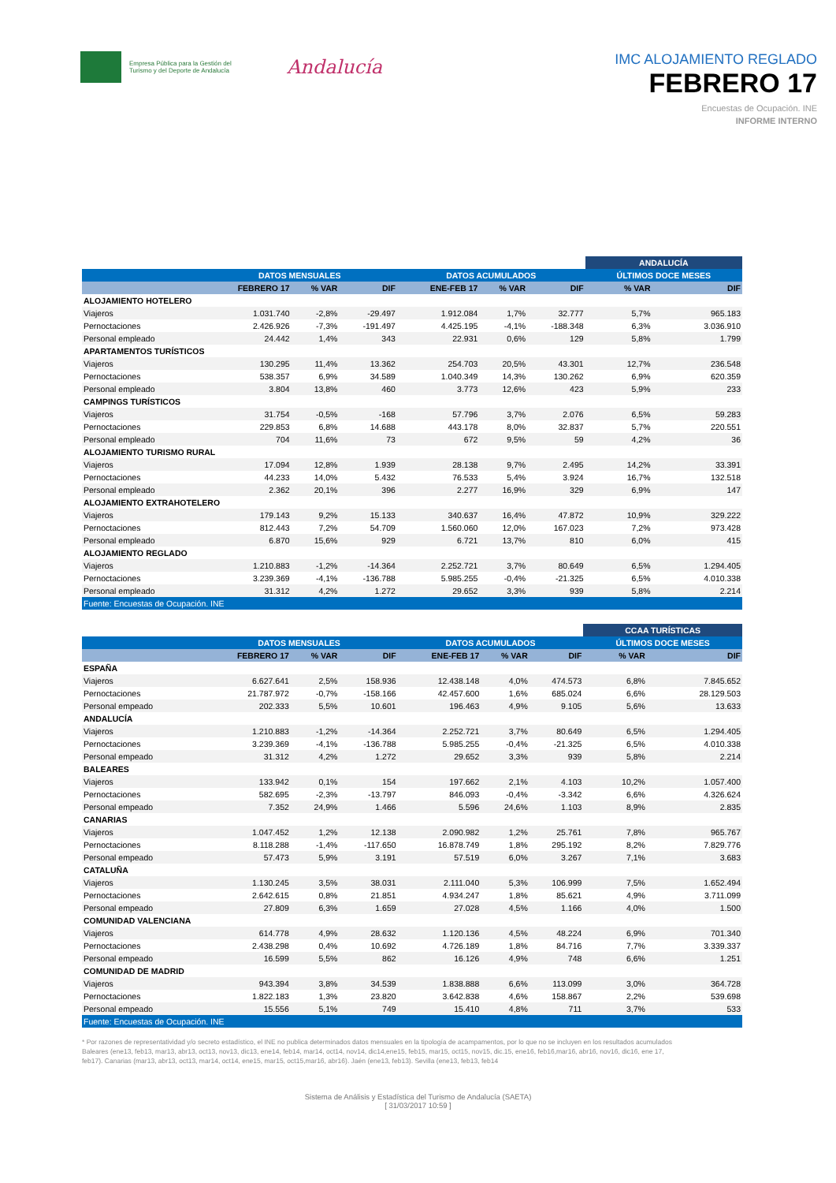Empresa Pública para la Gestión del Turismo y del Deporte de Andalucía
Andalucía
IMC ALOJAMIENTO REGLADO
FEBRERO 17
Encuestas de Ocupación. INE
INFORME INTERNO
| | | | | | | | ANDALUCÍA | |
| --- | --- | --- | --- | --- | --- | --- | --- | --- |
| | DATOS MENSUALES | | | DATOS ACUMULADOS | | | ÚLTIMOS DOCE MESES | |
| | FEBRERO 17 | % VAR | DIF | ENE-FEB 17 | % VAR | DIF | % VAR | DIF |
| ALOJAMIENTO HOTELERO | | | | | | | | |
| Viajeros | 1.031.740 | -2,8% | -29.497 | 1.912.084 | 1,7% | 32.777 | 5,7% | 965.183 |
| Pernoctaciones | 2.426.926 | -7,3% | -191.497 | 4.425.195 | -4,1% | -188.348 | 6,3% | 3.036.910 |
| Personal empleado | 24.442 | 1,4% | 343 | 22.931 | 0,6% | 129 | 5,8% | 1.799 |
| APARTAMENTOS TURÍSTICOS | | | | | | | | |
| Viajeros | 130.295 | 11,4% | 13.362 | 254.703 | 20,5% | 43.301 | 12,7% | 236.548 |
| Pernoctaciones | 538.357 | 6,9% | 34.589 | 1.040.349 | 14,3% | 130.262 | 6,9% | 620.359 |
| Personal empleado | 3.804 | 13,8% | 460 | 3.773 | 12,6% | 423 | 5,9% | 233 |
| CAMPINGS TURÍSTICOS | | | | | | | | |
| Viajeros | 31.754 | -0,5% | -168 | 57.796 | 3,7% | 2.076 | 6,5% | 59.283 |
| Pernoctaciones | 229.853 | 6,8% | 14.688 | 443.178 | 8,0% | 32.837 | 5,7% | 220.551 |
| Personal empleado | 704 | 11,6% | 73 | 672 | 9,5% | 59 | 4,2% | 36 |
| ALOJAMIENTO TURISMO RURAL | | | | | | | | |
| Viajeros | 17.094 | 12,8% | 1.939 | 28.138 | 9,7% | 2.495 | 14,2% | 33.391 |
| Pernoctaciones | 44.233 | 14,0% | 5.432 | 76.533 | 5,4% | 3.924 | 16,7% | 132.518 |
| Personal empleado | 2.362 | 20,1% | 396 | 2.277 | 16,9% | 329 | 6,9% | 147 |
| ALOJAMIENTO EXTRAHOTELERO | | | | | | | | |
| Viajeros | 179.143 | 9,2% | 15.133 | 340.637 | 16,4% | 47.872 | 10,9% | 329.222 |
| Pernoctaciones | 812.443 | 7,2% | 54.709 | 1.560.060 | 12,0% | 167.023 | 7,2% | 973.428 |
| Personal empleado | 6.870 | 15,6% | 929 | 6.721 | 13,7% | 810 | 6,0% | 415 |
| ALOJAMIENTO REGLADO | | | | | | | | |
| Viajeros | 1.210.883 | -1,2% | -14.364 | 2.252.721 | 3,7% | 80.649 | 6,5% | 1.294.405 |
| Pernoctaciones | 3.239.369 | -4,1% | -136.788 | 5.985.255 | -0,4% | -21.325 | 6,5% | 4.010.338 |
| Personal empleado | 31.312 | 4,2% | 1.272 | 29.652 | 3,3% | 939 | 5,8% | 2.214 |
| Fuente: Encuestas de Ocupación. INE | | | | | | | | |
| | | | | | | | CCAA TURÍSTICAS | |
| --- | --- | --- | --- | --- | --- | --- | --- | --- |
| | DATOS MENSUALES | | | DATOS ACUMULADOS | | | ÚLTIMOS DOCE MESES | |
| | FEBRERO 17 | % VAR | DIF | ENE-FEB 17 | % VAR | DIF | % VAR | DIF |
| ESPAÑA | | | | | | | | |
| Viajeros | 6.627.641 | 2,5% | 158.936 | 12.438.148 | 4,0% | 474.573 | 6,8% | 7.845.652 |
| Pernoctaciones | 21.787.972 | -0,7% | -158.166 | 42.457.600 | 1,6% | 685.024 | 6,6% | 28.129.503 |
| Personal empeado | 202.333 | 5,5% | 10.601 | 196.463 | 4,9% | 9.105 | 5,6% | 13.633 |
| ANDALUCÍA | | | | | | | | |
| Viajeros | 1.210.883 | -1,2% | -14.364 | 2.252.721 | 3,7% | 80.649 | 6,5% | 1.294.405 |
| Pernoctaciones | 3.239.369 | -4,1% | -136.788 | 5.985.255 | -0,4% | -21.325 | 6,5% | 4.010.338 |
| Personal empeado | 31.312 | 4,2% | 1.272 | 29.652 | 3,3% | 939 | 5,8% | 2.214 |
| BALEARES | | | | | | | | |
| Viajeros | 133.942 | 0,1% | 154 | 197.662 | 2,1% | 4.103 | 10,2% | 1.057.400 |
| Pernoctaciones | 582.695 | -2,3% | -13.797 | 846.093 | -0,4% | -3.342 | 6,6% | 4.326.624 |
| Personal empeado | 7.352 | 24,9% | 1.466 | 5.596 | 24,6% | 1.103 | 8,9% | 2.835 |
| CANARIAS | | | | | | | | |
| Viajeros | 1.047.452 | 1,2% | 12.138 | 2.090.982 | 1,2% | 25.761 | 7,8% | 965.767 |
| Pernoctaciones | 8.118.288 | -1,4% | -117.650 | 16.878.749 | 1,8% | 295.192 | 8,2% | 7.829.776 |
| Personal empeado | 57.473 | 5,9% | 3.191 | 57.519 | 6,0% | 3.267 | 7,1% | 3.683 |
| CATALUÑA | | | | | | | | |
| Viajeros | 1.130.245 | 3,5% | 38.031 | 2.111.040 | 5,3% | 106.999 | 7,5% | 1.652.494 |
| Pernoctaciones | 2.642.615 | 0,8% | 21.851 | 4.934.247 | 1,8% | 85.621 | 4,9% | 3.711.099 |
| Personal empeado | 27.809 | 6,3% | 1.659 | 27.028 | 4,5% | 1.166 | 4,0% | 1.500 |
| COMUNIDAD VALENCIANA | | | | | | | | |
| Viajeros | 614.778 | 4,9% | 28.632 | 1.120.136 | 4,5% | 48.224 | 6,9% | 701.340 |
| Pernoctaciones | 2.438.298 | 0,4% | 10.692 | 4.726.189 | 1,8% | 84.716 | 7,7% | 3.339.337 |
| Personal empeado | 16.599 | 5,5% | 862 | 16.126 | 4,9% | 748 | 6,6% | 1.251 |
| COMUNIDAD DE MADRID | | | | | | | | |
| Viajeros | 943.394 | 3,8% | 34.539 | 1.838.888 | 6,6% | 113.099 | 3,0% | 364.728 |
| Pernoctaciones | 1.822.183 | 1,3% | 23.820 | 3.642.838 | 4,6% | 158.867 | 2,2% | 539.698 |
| Personal empeado | 15.556 | 5,1% | 749 | 15.410 | 4,8% | 711 | 3,7% | 533 |
| Fuente: Encuestas de Ocupación. INE | | | | | | | | |
* Por razones de representatividad y/o secreto estadístico, el INE no publica determinados datos mensuales en la tipología de acampamentos, por lo que no se incluyen en los resultados acumulados Baleares (ene13, feb13, mar13, abr13, oct13, nov13, dic13, ene14, feb14, mar14, oct14, nov14, dic14,ene15, feb15, mar15, oct15, nov15, dic.15, ene16, feb16,mar16, abr16, nov16, dic16, ene 17, feb17). Canarias (mar13, abr13, oct13, mar14, oct14, ene15, mar15, oct15,mar16, abr16). Jaén (ene13, feb13). Sevilla (ene13, feb13, feb14
Sistema de Análisis y Estadística del Turismo de Andalucía (SAETA)
[ 31/03/2017 10:59 ]